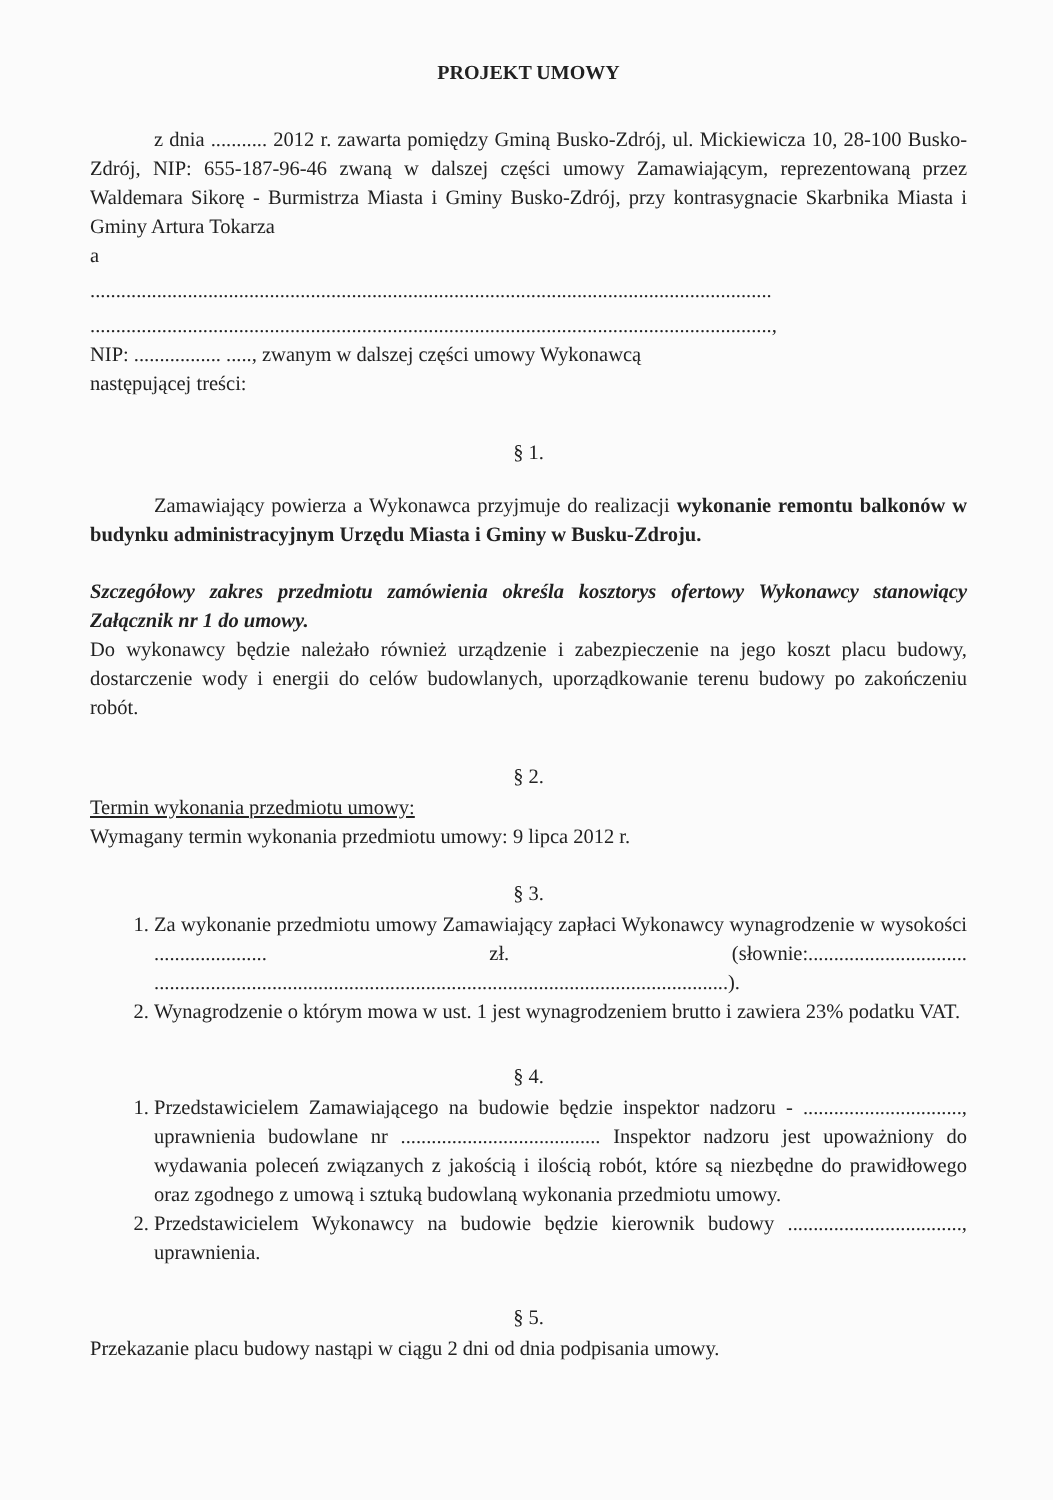PROJEKT UMOWY
z dnia ........... 2012 r. zawarta pomiędzy Gminą Busko-Zdrój, ul. Mickiewicza 10, 28-100 Busko-Zdrój, NIP: 655-187-96-46 zwaną w dalszej części umowy Zamawiającym, reprezentowaną przez Waldemara Sikorę - Burmistrza Miasta i Gminy Busko-Zdrój, przy kontrasygnacie Skarbnika Miasta i Gminy Artura Tokarza
a
.....................................................................................................................................
.....................................................................................................................................,
NIP: ................. ....., zwanym w dalszej części umowy Wykonawcą
następującej treści:
§ 1.
Zamawiający powierza a Wykonawca przyjmuje do realizacji wykonanie remontu balkonów w budynku administracyjnym Urzędu Miasta i Gminy w Busku-Zdroju.
Szczegółowy zakres przedmiotu zamówienia określa kosztorys ofertowy Wykonawcy stanowiący Załącznik nr 1 do umowy.
Do wykonawcy będzie należało również urządzenie i zabezpieczenie na jego koszt placu budowy, dostarczenie wody i energii do celów budowlanych, uporządkowanie terenu budowy po zakończeniu robót.
§ 2.
Termin wykonania przedmiotu umowy:
Wymagany termin wykonania przedmiotu umowy: 9 lipca 2012 r.
§ 3.
1. Za wykonanie przedmiotu umowy Zamawiający zapłaci Wykonawcy wynagrodzenie w wysokości ...................... zł. (słownie:............................... ................................................................................................................).
2. Wynagrodzenie o którym mowa w ust. 1 jest wynagrodzeniem brutto i zawiera 23% podatku VAT.
§ 4.
1. Przedstawicielem Zamawiającego na budowie będzie inspektor nadzoru - ..............................., uprawnienia budowlane nr ....................................... Inspektor nadzoru jest upoważniony do wydawania poleceń związanych z jakością i ilością robót, które są niezbędne do prawidłowego oraz zgodnego z umową i sztuką budowlaną wykonania przedmiotu umowy.
2. Przedstawicielem Wykonawcy na budowie będzie kierownik budowy .................................., uprawnienia.
§ 5.
Przekazanie placu budowy nastąpi w ciągu 2 dni od dnia podpisania umowy.